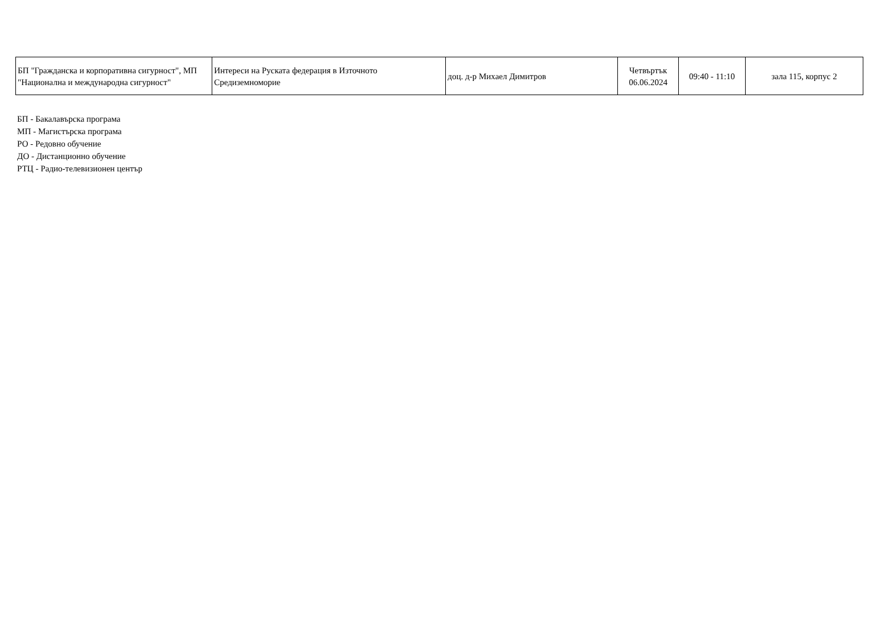| БП "Гражданска и корпоративна сигурност", МП "Национална и международна сигурност" | Интереси на Руската федерация в Източното Средиземноморие | доц. д-р Михаел Димитров | Четвъртък 06.06.2024 | 09:40 - 11:10 | зала 115, корпус 2 |
БП - Бакалавърска програма
МП - Магистърска програма
РО - Редовно обучение
ДО - Дистанционно обучение
РТЦ - Радио-телевизионен център